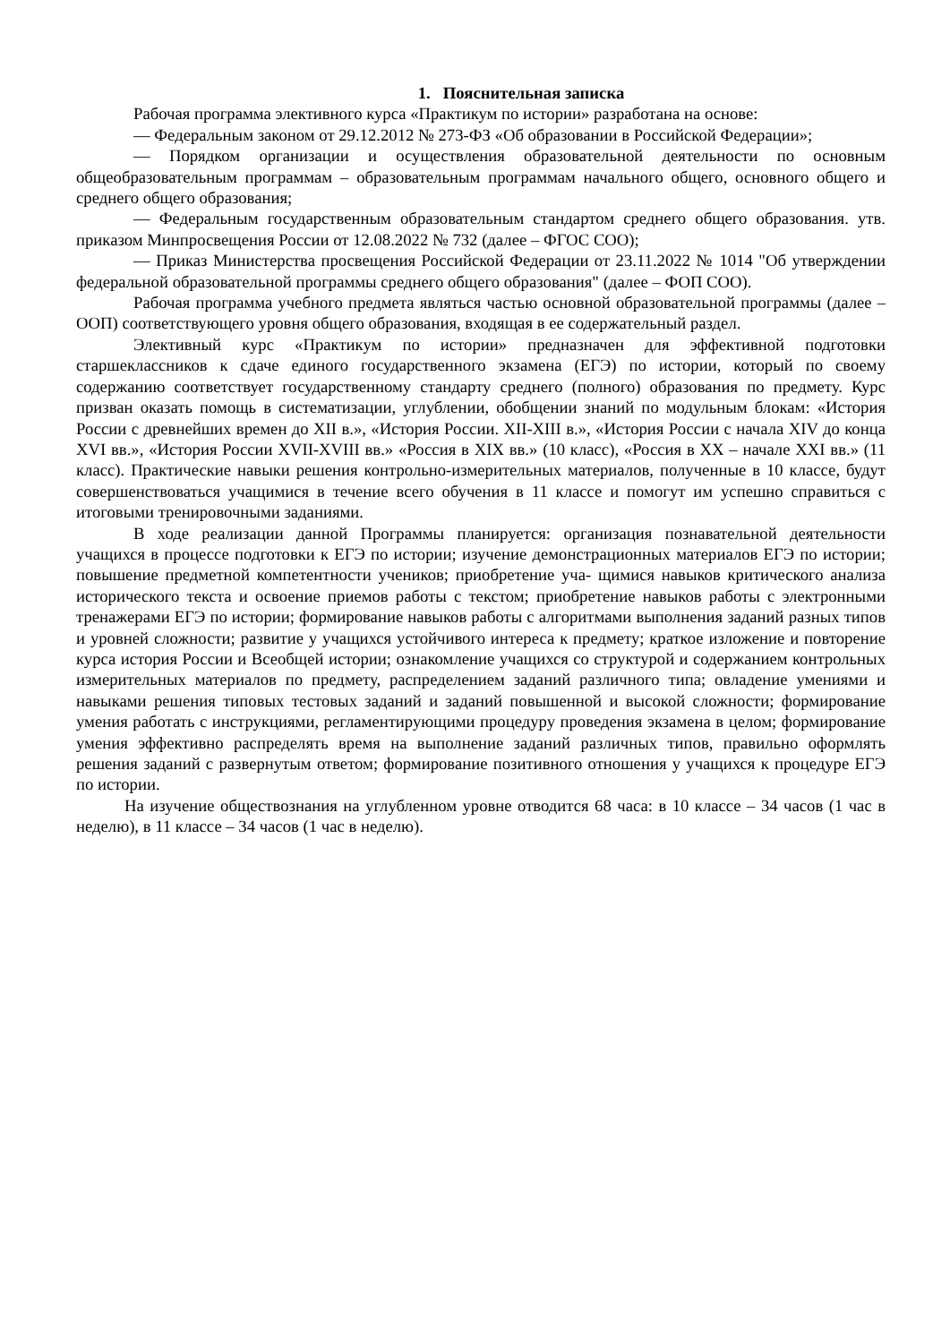1. Пояснительная записка
Рабочая программа элективного курса «Практикум по истории» разработана на основе:
— Федеральным законом от 29.12.2012 № 273-ФЗ «Об образовании в Российской Федерации»;
— Порядком организации и осуществления образовательной деятельности по основным общеобразовательным программам – образовательным программам начального общего, основного общего и среднего общего образования;
— Федеральным государственным образовательным стандартом среднего общего образования. утв. приказом Минпросвещения России от 12.08.2022 № 732 (далее – ФГОС СОО);
— Приказ Министерства просвещения Российской Федерации от 23.11.2022 № 1014 "Об утверждении федеральной образовательной программы среднего общего образования" (далее – ФОП СОО).
Рабочая программа учебного предмета являться частью основной образовательной программы (далее – ООП) соответствующего уровня общего образования, входящая в ее содержательный раздел.
Элективный курс «Практикум по истории» предназначен для эффективной подготовки старшеклассников к сдаче единого государственного экзамена (ЕГЭ) по истории, который по своему содержанию соответствует государственному стандарту среднего (полного) образования по предмету. Курс призван оказать помощь в систематизации, углублении, обобщении знаний по модульным блокам: «История России с древнейших времен до XII в.», «История России. XII-XIII в.», «История России с начала XIV до конца XVI вв.», «История России XVII-XVIII вв.» «Россия в XIX вв.» (10 класс), «Россия в XX – начале XXI вв.» (11 класс). Практические навыки решения контрольно-измерительных материалов, полученные в 10 классе, будут совершенствоваться учащимися в течение всего обучения в 11 классе и помогут им успешно справиться с итоговыми тренировочными заданиями.
В ходе реализации данной Программы планируется: организация познавательной деятельности учащихся в процессе подготовки к ЕГЭ по истории; изучение демонстрационных материалов ЕГЭ по истории; повышение предметной компетентности учеников; приобретение уча- щимися навыков критического анализа исторического текста и освоение приемов работы с текстом; приобретение навыков работы с электронными тренажерами ЕГЭ по истории; формирование навыков работы с алгоритмами выполнения заданий разных типов и уровней сложности; развитие у учащихся устойчивого интереса к предмету; краткое изложение и повторение курса история России и Всеобщей истории; ознакомление учащихся со структурой и содержанием контрольных измерительных материалов по предмету, распределением заданий различного типа; овладение умениями и навыками решения типовых тестовых заданий и заданий повышенной и высокой сложности; формирование умения работать с инструкциями, регламентирующими процедуру проведения экзамена в целом; формирование умения эффективно распределять время на выполнение заданий различных типов, правильно оформлять решения заданий с развернутым ответом; формирование позитивного отношения у учащихся к процедуре ЕГЭ по истории.
На изучение обществознания на углубленном уровне отводится 68 часа: в 10 классе – 34 часов (1 час в неделю), в 11 классе – 34 часов (1 час в неделю).